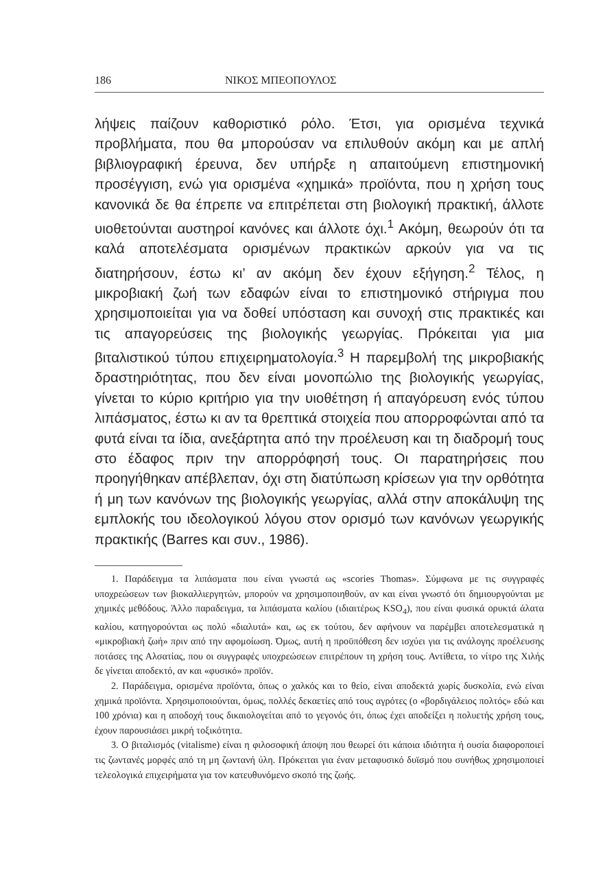186 ΝΙΚΟΣ ΜΠΕΟΠΟΥΛΟΣ
λήψεις παίζουν καθοριστικό ρόλο. Έτσι, για ορισμένα τεχνικά προβλήματα, που θα μπορούσαν να επιλυθούν ακόμη και με απλή βιβλιογραφική έρευνα, δεν υπήρξε η απαιτούμενη επιστημονική προσέγγιση, ενώ για ορισμένα «χημικά» προϊόντα, που η χρήση τους κανονικά δε θα έπρεπε να επιτρέπεται στη βιολογική πρακτική, άλλοτε υιοθετούνται αυστηροί κανόνες και άλλοτε όχι.<sup>1</sup> Ακόμη, θεωρούν ότι τα καλά αποτελέσματα ορισμένων πρακτικών αρκούν για να τις διατηρήσουν, έστω κι’ αν ακόμη δεν έχουν εξήγηση.<sup>2</sup> Τέλος, η μικροβιακή ζωή των εδαφών είναι το επιστημονικό στήριγμα που χρησιμοποιείται για να δοθεί υπόσταση και συνοχή στις πρακτικές και τις απαγορεύσεις της βιολογικής γεωργίας. Πρόκειται για μια βιταλιστικού τύπου επιχειρηματολογία.<sup>3</sup> Η παρεμβολή της μικροβιακής δραστηριότητας, που δεν είναι μονοπώλιο της βιολογικής γεωργίας, γίνεται το κύριο κριτήριο για την υιοθέτηση ή απαγόρευση ενός τύπου λιπάσματος, έστω κι αν τα θρεπτικά στοιχεία που απορροφώνται από τα φυτά είναι τα ίδια, ανεξάρτητα από την προέλευση και τη διαδρομή τους στο έδαφος πριν την απορρόφησή τους. Οι παρατηρήσεις που προηγήθηκαν απέβλεπαν, όχι στη διατύπωση κρίσεων για την ορθότητα ή μη των κανόνων της βιολογικής γεωργίας, αλλά στην αποκάλυψη της εμπλοκής του ιδεολογικού λόγου στον ορισμό των κανόνων γεωργικής πρακτικής (Barres και συν., 1986).
1. Παράδειγμα τα λιπάσματα που είναι γνωστά ως «scories Thomas». Σύμφωνα με τις συγγραφές υποχρεώσεων των βιοκαλλιεργητών, μπορούν να χρησιμοποιηθούν, αν και είναι γνωστό ότι δημιουργούνται με χημικές μεθόδους. Άλλο παραδειγμα, τα λιπάσματα καλίου (ιδιαιτέρως KSO<sub>4</sub>), που είναι φυσικά ορυκτά άλατα καλίου, κατηγορούνται ως πολύ «διαλυτά» και, ως εκ τούτου, δεν αφήνουν να παρέμβει αποτελεσματικά η «μικροβιακή ζωή» πριν από την αφομοίωση. Όμως, αυτή η προϋπόθεση δεν ισχύει για τις ανάλογης προέλευσης ποτάσες της Αλσατίας, που οι συγγραφές υποχρεώσεων επιτρέπουν τη χρήση τους. Αντίθετα, το νίτρο της Χιλής δε γίνεται αποδεκτό, αν και «φυσικό» προϊόν.
2. Παράδειγμα, ορισμένα προϊόντα, όπως ο χαλκός και το θείο, είναι αποδεκτά χωρίς δυσκολία, ενώ είναι χημικά προϊόντα. Χρησιμοποιούνται, όμως, πολλές δεκαετίες από τους αγρότες (ο «βορδιγάλειος πολτός» εδώ και 100 χρόνια) και η αποδοχή τους δικαιολογείται από το γεγονός ότι, όπως έχει αποδείξει η πολυετής χρήση τους, έχουν παρουσιάσει μικρή τοξικότητα.
3. Ο βιταλισμός (vitalisme) είναι η φιλοσοφική άποψη που θεωρεί ότι κάποια ιδιότητα ή ουσία διαφοροποιεί τις ζωντανές μορφές από τη μη ζωντανή ύλη. Πρόκειται για έναν μεταφυσικό δυϊσμό που συνήθως χρησιμοποιεί τελεολογικά επιχειρήματα για τον κατευθυνόμενο σκοπό της ζωής.